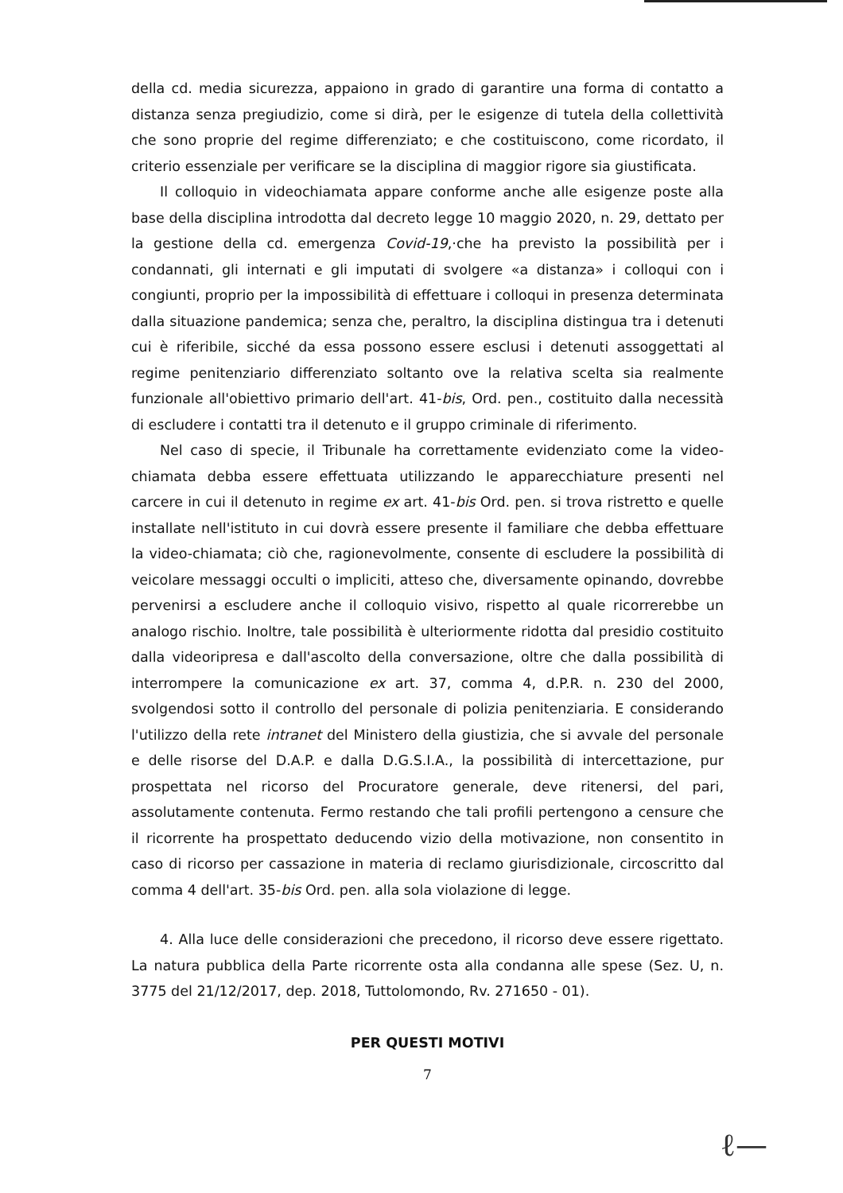della cd. media sicurezza, appaiono in grado di garantire una forma di contatto a distanza senza pregiudizio, come si dirà, per le esigenze di tutela della collettività che sono proprie del regime differenziato; e che costituiscono, come ricordato, il criterio essenziale per verificare se la disciplina di maggior rigore sia giustificata.
Il colloquio in videochiamata appare conforme anche alle esigenze poste alla base della disciplina introdotta dal decreto legge 10 maggio 2020, n. 29, dettato per la gestione della cd. emergenza Covid-19,·che ha previsto la possibilità per i condannati, gli internati e gli imputati di svolgere «a distanza» i colloqui con i congiunti, proprio per la impossibilità di effettuare i colloqui in presenza determinata dalla situazione pandemica; senza che, peraltro, la disciplina distingua tra i detenuti cui è riferibile, sicché da essa possono essere esclusi i detenuti assoggettati al regime penitenziario differenziato soltanto ove la relativa scelta sia realmente funzionale all'obiettivo primario dell'art. 41-bis, Ord. pen., costituito dalla necessità di escludere i contatti tra il detenuto e il gruppo criminale di riferimento.
Nel caso di specie, il Tribunale ha correttamente evidenziato come la video-chiamata debba essere effettuata utilizzando le apparecchiature presenti nel carcere in cui il detenuto in regime ex art. 41-bis Ord. pen. si trova ristretto e quelle installate nell'istituto in cui dovrà essere presente il familiare che debba effettuare la video-chiamata; ciò che, ragionevolmente, consente di escludere la possibilità di veicolare messaggi occulti o impliciti, atteso che, diversamente opinando, dovrebbe pervenirsi a escludere anche il colloquio visivo, rispetto al quale ricorrerebbe un analogo rischio. Inoltre, tale possibilità è ulteriormente ridotta dal presidio costituito dalla videoripresa e dall'ascolto della conversazione, oltre che dalla possibilità di interrompere la comunicazione ex art. 37, comma 4, d.P.R. n. 230 del 2000, svolgendosi sotto il controllo del personale di polizia penitenziaria. E considerando l'utilizzo della rete intranet del Ministero della giustizia, che si avvale del personale e delle risorse del D.A.P. e dalla D.G.S.I.A., la possibilità di intercettazione, pur prospettata nel ricorso del Procuratore generale, deve ritenersi, del pari, assolutamente contenuta. Fermo restando che tali profili pertengono a censure che il ricorrente ha prospettato deducendo vizio della motivazione, non consentito in caso di ricorso per cassazione in materia di reclamo giurisdizionale, circoscritto dal comma 4 dell'art. 35-bis Ord. pen. alla sola violazione di legge.
4. Alla luce delle considerazioni che precedono, il ricorso deve essere rigettato. La natura pubblica della Parte ricorrente osta alla condanna alle spese (Sez. U, n. 3775 del 21/12/2017, dep. 2018, Tuttolomondo, Rv. 271650 - 01).
PER QUESTI MOTIVI
7
ℓ—